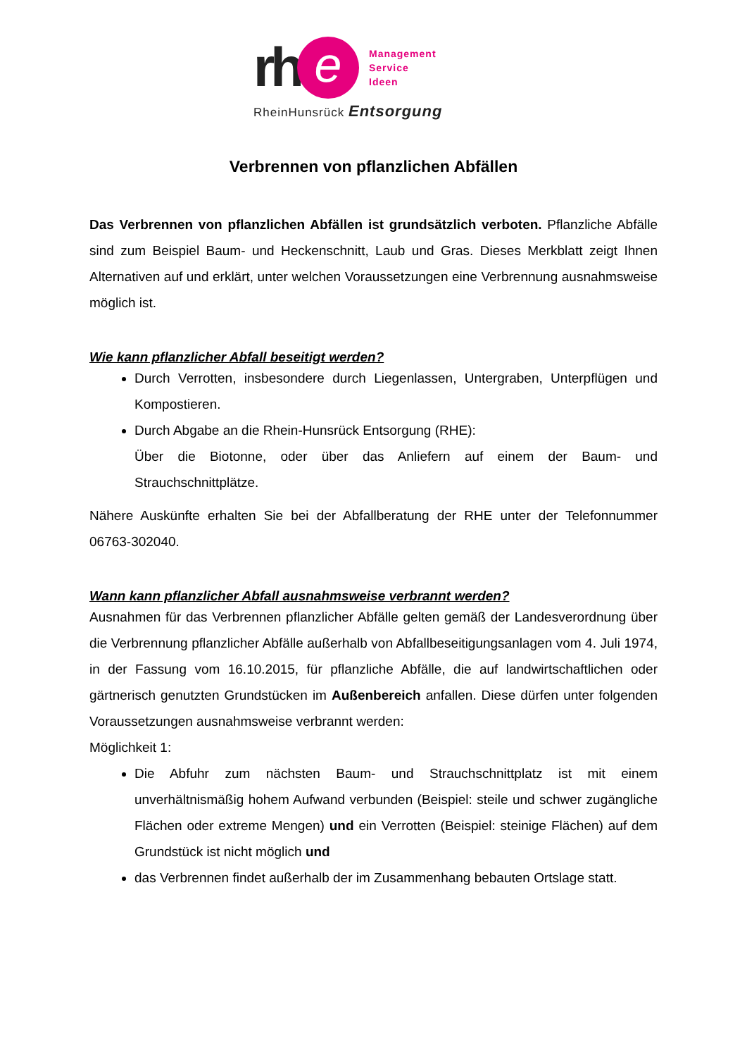rh
e
Management
Service
Ideen
RheinHunsrück Entsorgung
Verbrennen von pflanzlichen Abfällen
Das Verbrennen von pflanzlichen Abfällen ist grundsätzlich verboten. Pflanzliche Abfälle sind zum Beispiel Baum- und Heckenschnitt, Laub und Gras. Dieses Merkblatt zeigt Ihnen Alternativen auf und erklärt, unter welchen Voraussetzungen eine Verbrennung ausnahmsweise möglich ist.
Wie kann pflanzlicher Abfall beseitigt werden?
Durch Verrotten, insbesondere durch Liegenlassen, Untergraben, Unterpflügen und Kompostieren.
Durch Abgabe an die Rhein-Hunsrück Entsorgung (RHE):
Über die Biotonne, oder über das Anliefern auf einem der Baum- und Strauchschnittplätze.
Nähere Auskünfte erhalten Sie bei der Abfallberatung der RHE unter der Telefonnummer 06763-302040.
Wann kann pflanzlicher Abfall ausnahmsweise verbrannt werden?
Ausnahmen für das Verbrennen pflanzlicher Abfälle gelten gemäß der Landesverordnung über die Verbrennung pflanzlicher Abfälle außerhalb von Abfallbeseitigungsanlagen vom 4. Juli 1974, in der Fassung vom 16.10.2015, für pflanzliche Abfälle, die auf landwirtschaftlichen oder gärtnerisch genutzten Grundstücken im Außenbereich anfallen. Diese dürfen unter folgenden Voraussetzungen ausnahmsweise verbrannt werden:
Möglichkeit 1:
Die Abfuhr zum nächsten Baum- und Strauchschnittplatz ist mit einem unverhältnismäßig hohem Aufwand verbunden (Beispiel: steile und schwer zugängliche Flächen oder extreme Mengen) und ein Verrotten (Beispiel: steinige Flächen) auf dem Grundstück ist nicht möglich und
das Verbrennen findet außerhalb der im Zusammenhang bebauten Ortslage statt.